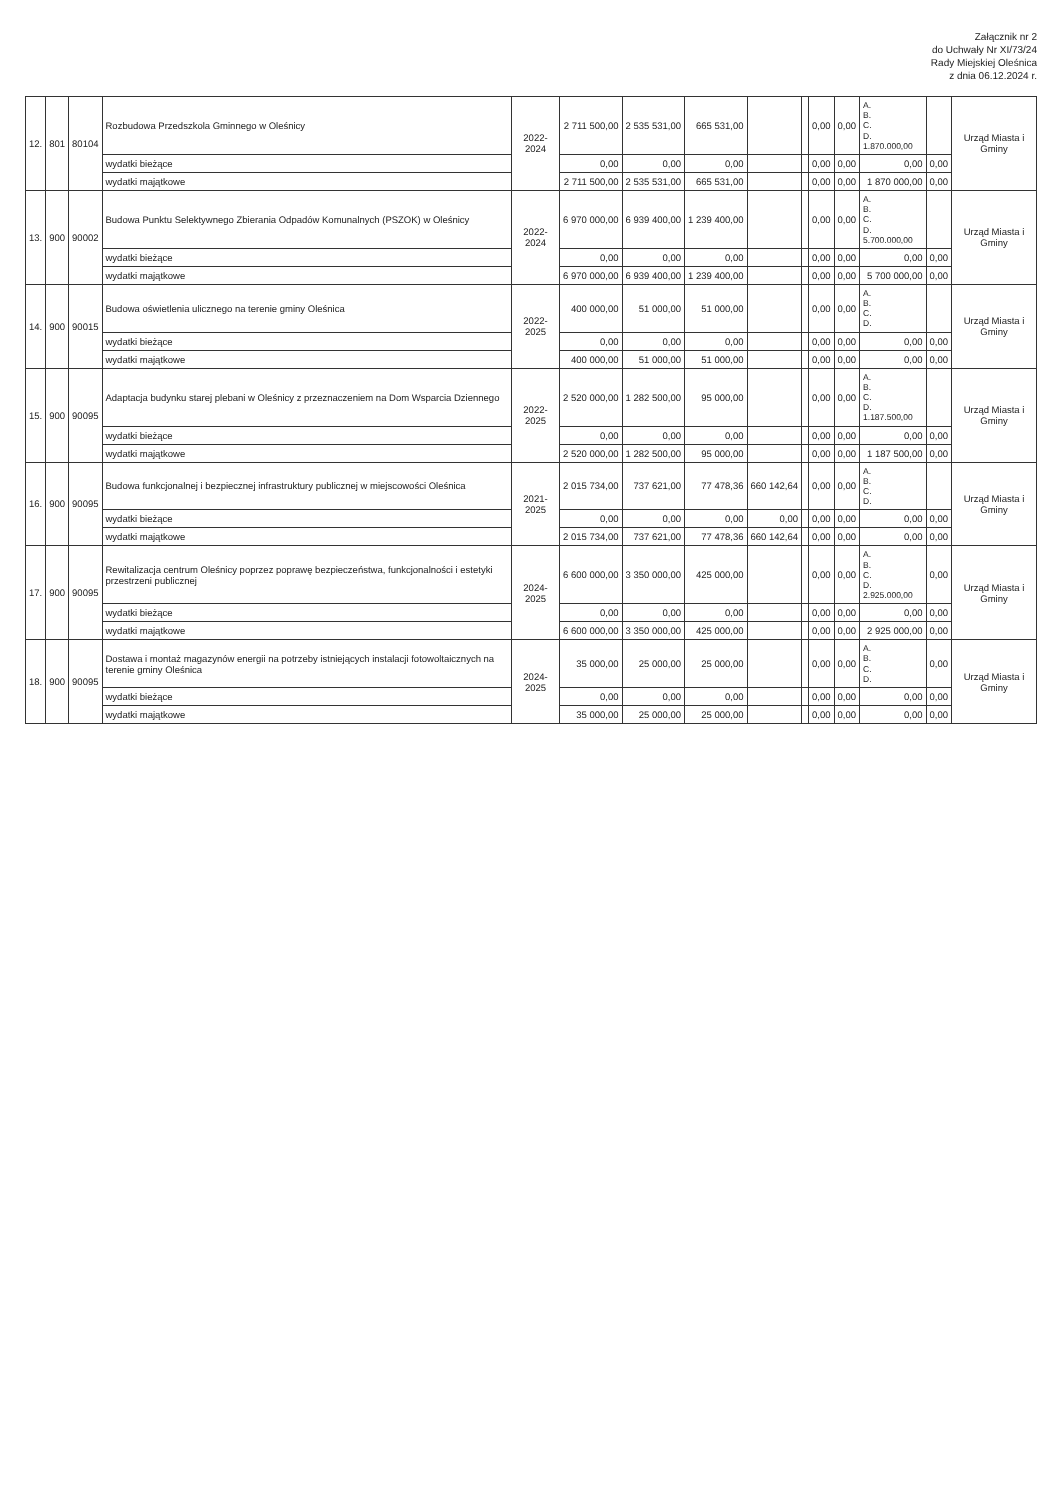Załącznik nr 2
do Uchwały Nr XI/73/24
Rady Miejskiej Oleśnica
z dnia 06.12.2024 r.
| 12. | 801 | 80104 | Rozbudowa Przedszkola Gminnego w Oleśnicy | 2022-2024 | 2 711 500,00 | 2 535 531,00 | 665 531,00 | | | 0,00 | 0,00 | A. B. C. D. 1.870.000,00 | | Urząd Miasta i Gminy |
| | | | wydatki bieżące | | 0,00 | 0,00 | 0,00 | | | 0,00 | 0,00 | 0,00 | 0,00 | |
| | | | wydatki majątkowe | | 2 711 500,00 | 2 535 531,00 | 665 531,00 | | | 0,00 | 0,00 | 1 870 000,00 | 0,00 | |
| 13. | 900 | 90002 | Budowa Punktu Selektywnego Zbierania Odpadów Komunalnych (PSZOK) w Oleśnicy | 2022-2024 | 6 970 000,00 | 6 939 400,00 | 1 239 400,00 | | | 0,00 | 0,00 | A. B. C. D. 5.700.000,00 | | Urząd Miasta i Gminy |
| | | | wydatki bieżące | | 0,00 | 0,00 | 0,00 | | | 0,00 | 0,00 | 0,00 | 0,00 | |
| | | | wydatki majątkowe | | 6 970 000,00 | 6 939 400,00 | 1 239 400,00 | | | 0,00 | 0,00 | 5 700 000,00 | 0,00 | |
| 14. | 900 | 90015 | Budowa oświetlenia ulicznego na terenie gminy Oleśnica | 2022-2025 | 400 000,00 | 51 000,00 | 51 000,00 | | | 0,00 | 0,00 | A. B. C. D. | | Urząd Miasta i Gminy |
| | | | wydatki bieżące | | 0,00 | 0,00 | 0,00 | | | 0,00 | 0,00 | 0,00 | 0,00 | |
| | | | wydatki majątkowe | | 400 000,00 | 51 000,00 | 51 000,00 | | | 0,00 | 0,00 | 0,00 | 0,00 | |
| 15. | 900 | 90095 | Adaptacja budynku starej plebani w Oleśnicy z przeznaczeniem na Dom Wsparcia Dziennego | 2022-2025 | 2 520 000,00 | 1 282 500,00 | 95 000,00 | | | 0,00 | 0,00 | A. B. C. D. 1.187.500,00 | | Urząd Miasta i Gminy |
| | | | wydatki bieżące | | 0,00 | 0,00 | 0,00 | | | 0,00 | 0,00 | 0,00 | 0,00 | |
| | | | wydatki majątkowe | | 2 520 000,00 | 1 282 500,00 | 95 000,00 | | | 0,00 | 0,00 | 1 187 500,00 | 0,00 | |
| 16. | 900 | 90095 | Budowa funkcjonalnej i bezpiecznej infrastruktury publicznej w miejscowości Oleśnica | 2021-2025 | 2 015 734,00 | 737 621,00 | 77 478,36 | 660 142,64 | | 0,00 | 0,00 | A. B. C. D. | | Urząd Miasta i Gminy |
| | | | wydatki bieżące | | 0,00 | 0,00 | 0,00 | 0,00 | | 0,00 | 0,00 | 0,00 | 0,00 | |
| | | | wydatki majątkowe | | 2 015 734,00 | 737 621,00 | 77 478,36 | 660 142,64 | | 0,00 | 0,00 | 0,00 | 0,00 | |
| 17. | 900 | 90095 | Rewitalizacja centrum Oleśnicy poprzez poprawę bezpieczeństwa, funkcjonalności i estetyki przestrzeni publicznej | 2024-2025 | 6 600 000,00 | 3 350 000,00 | 425 000,00 | | | 0,00 | 0,00 | A. B. C. D. 2.925.000,00 | 0,00 | Urząd Miasta i Gminy |
| | | | wydatki bieżące | | 0,00 | 0,00 | 0,00 | | | 0,00 | 0,00 | 0,00 | 0,00 | |
| | | | wydatki majątkowe | | 6 600 000,00 | 3 350 000,00 | 425 000,00 | | | 0,00 | 0,00 | 2 925 000,00 | 0,00 | |
| 18. | 900 | 90095 | Dostawa i montaż magazynów energii na potrzeby istniejących instalacji fotowoltaicznych na terenie gminy Oleśnica | 2024-2025 | 35 000,00 | 25 000,00 | 25 000,00 | | | 0,00 | 0,00 | A. B. C. D. | 0,00 | Urząd Miasta i Gminy |
| | | | wydatki bieżące | | 0,00 | 0,00 | 0,00 | | | 0,00 | 0,00 | 0,00 | 0,00 | |
| | | | wydatki majątkowe | | 35 000,00 | 25 000,00 | 25 000,00 | | | 0,00 | 0,00 | 0,00 | 0,00 | |